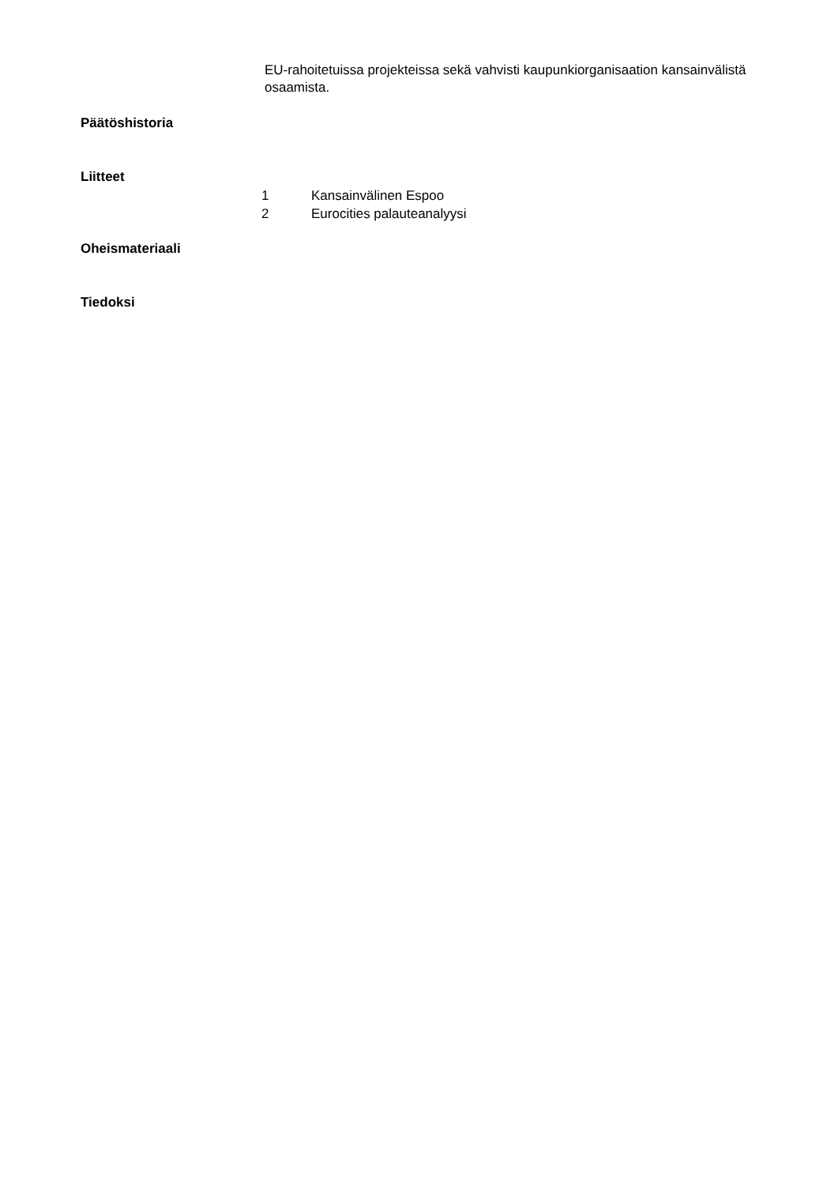EU-rahoitetuissa projekteissa sekä vahvisti kaupunkiorganisaation kansainvälistä osaamista.
Päätöshistoria
Liitteet
1 Kansainvälinen Espoo
2 Eurocities palauteanalyysi
Oheismateriaali
Tiedoksi